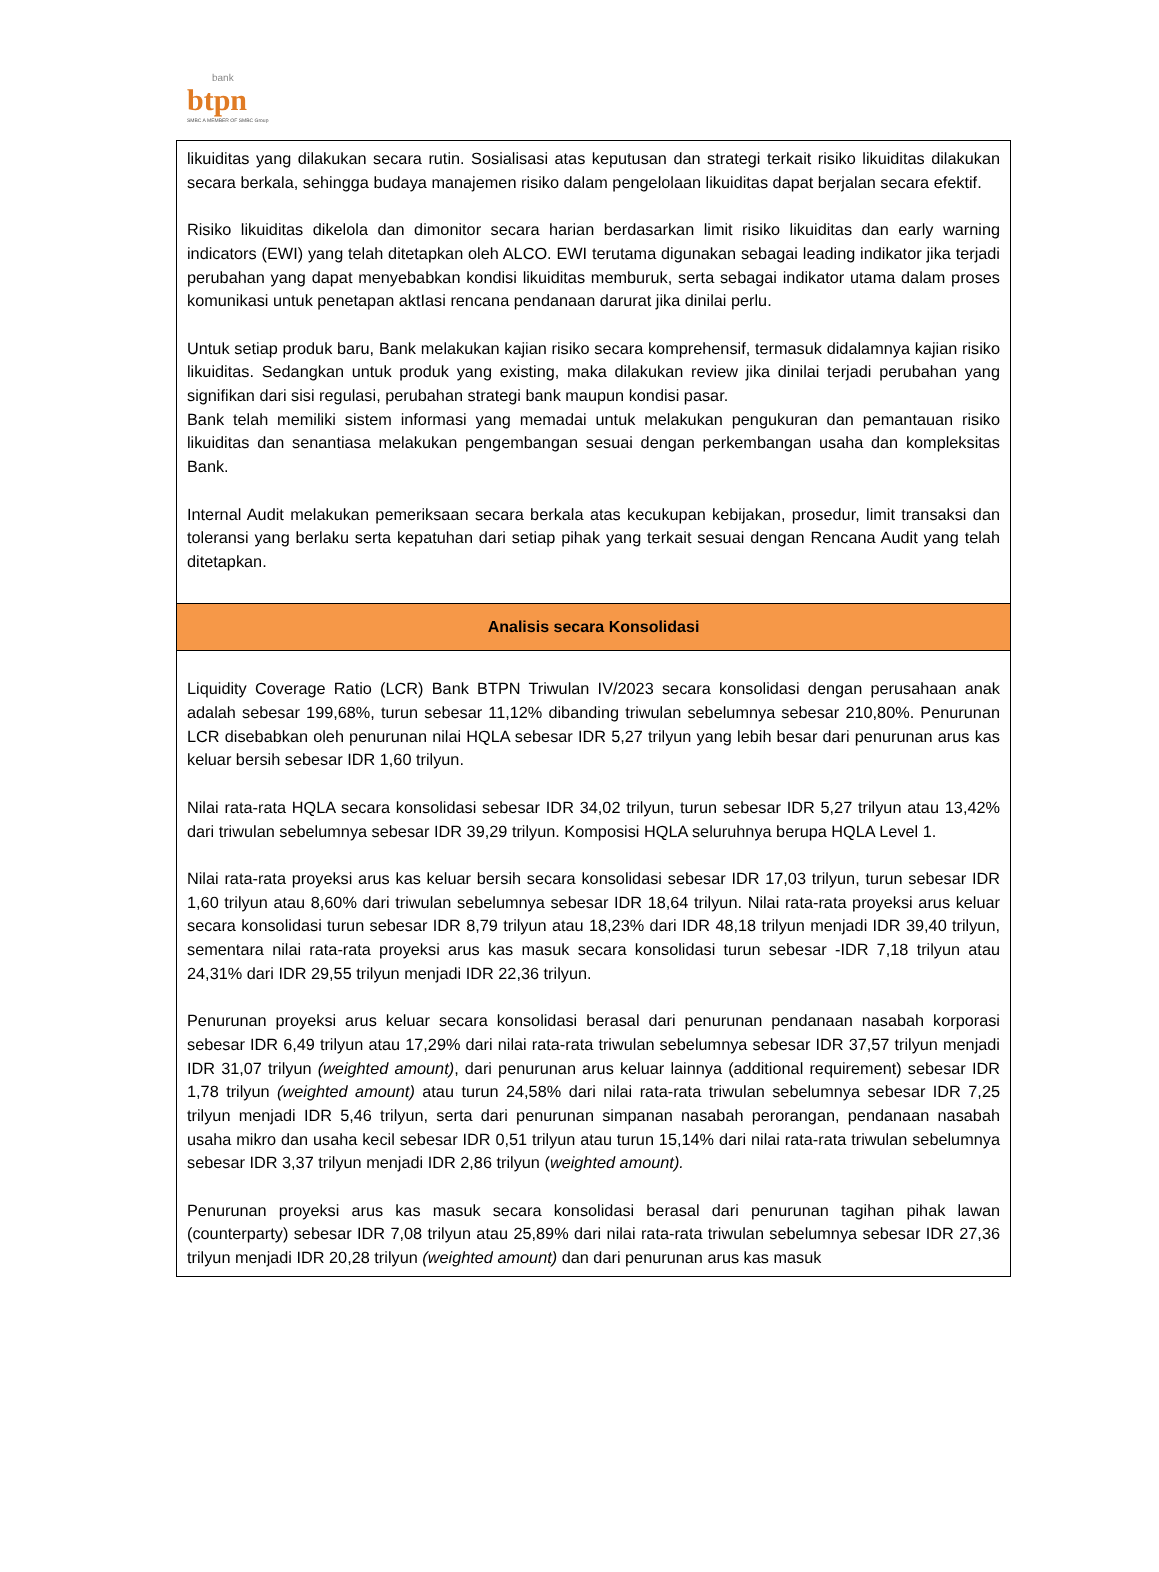bank
btpn
SMBC A MEMBER OF SMBC Group
| likuiditas yang dilakukan secara rutin. Sosialisasi atas keputusan dan strategi terkait risiko likuiditas dilakukan secara berkala, sehingga budaya manajemen risiko dalam pengelolaan likuiditas dapat berjalan secara efektif. Risiko likuiditas dikelola dan dimonitor secara harian berdasarkan limit risiko likuiditas dan early warning indicators (EWI) yang telah ditetapkan oleh ALCO. EWI terutama digunakan sebagai leading indikator jika terjadi perubahan yang dapat menyebabkan kondisi likuiditas memburuk, serta sebagai indikator utama dalam proses komunikasi untuk penetapan aktIasi rencana pendanaan darurat jika dinilai perlu. Untuk setiap produk baru, Bank melakukan kajian risiko secara komprehensif, termasuk didalamnya kajian risiko likuiditas. Sedangkan untuk produk yang existing, maka dilakukan review jika dinilai terjadi perubahan yang signifikan dari sisi regulasi, perubahan strategi bank maupun kondisi pasar. Bank telah memiliki sistem informasi yang memadai untuk melakukan pengukuran dan pemantauan risiko likuiditas dan senantiasa melakukan pengembangan sesuai dengan perkembangan usaha dan kompleksitas Bank. Internal Audit melakukan pemeriksaan secara berkala atas kecukupan kebijakan, prosedur, limit transaksi dan toleransi yang berlaku serta kepatuhan dari setiap pihak yang terkait sesuai dengan Rencana Audit yang telah ditetapkan. |
| Analisis secara Konsolidasi |
| Liquidity Coverage Ratio (LCR) Bank BTPN Triwulan IV/2023 secara konsolidasi dengan perusahaan anak adalah sebesar 199,68%, turun sebesar 11,12% dibanding triwulan sebelumnya sebesar 210,80%. Penurunan LCR disebabkan oleh penurunan nilai HQLA sebesar IDR 5,27 trilyun yang lebih besar dari penurunan arus kas keluar bersih sebesar IDR 1,60 trilyun. Nilai rata-rata HQLA secara konsolidasi sebesar IDR 34,02 trilyun, turun sebesar IDR 5,27 trilyun atau 13,42% dari triwulan sebelumnya sebesar IDR 39,29 trilyun. Komposisi HQLA seluruhnya berupa HQLA Level 1. Nilai rata-rata proyeksi arus kas keluar bersih secara konsolidasi sebesar IDR 17,03 trilyun, turun sebesar IDR 1,60 trilyun atau 8,60% dari triwulan sebelumnya sebesar IDR 18,64 trilyun. Nilai rata-rata proyeksi arus keluar secara konsolidasi turun sebesar IDR 8,79 trilyun atau 18,23% dari IDR 48,18 trilyun menjadi IDR 39,40 trilyun, sementara nilai rata-rata proyeksi arus kas masuk secara konsolidasi turun sebesar -IDR 7,18 trilyun atau 24,31% dari IDR 29,55 trilyun menjadi IDR 22,36 trilyun. Penurunan proyeksi arus keluar secara konsolidasi berasal dari penurunan pendanaan nasabah korporasi sebesar IDR 6,49 trilyun atau 17,29% dari nilai rata-rata triwulan sebelumnya sebesar IDR 37,57 trilyun menjadi IDR 31,07 trilyun (weighted amount) , dari penurunan arus keluar lainnya (additional requirement) sebesar IDR 1,78 trilyun (weighted amount) atau turun 24,58% dari nilai rata-rata triwulan sebelumnya sebesar IDR 7,25 trilyun menjadi IDR 5,46 trilyun, serta dari penurunan simpanan nasabah perorangan, pendanaan nasabah usaha mikro dan usaha kecil sebesar IDR 0,51 trilyun atau turun 15,14% dari nilai rata-rata triwulan sebelumnya sebesar IDR 3,37 trilyun menjadi IDR 2,86 trilyun ( weighted amount). Penurunan proyeksi arus kas masuk secara konsolidasi berasal dari penurunan tagihan pihak lawan (counterparty) sebesar IDR 7,08 trilyun atau 25,89% dari nilai rata-rata triwulan sebelumnya sebesar IDR 27,36 trilyun menjadi IDR 20,28 trilyun (weighted amount) dan dari penurunan arus kas masuk |